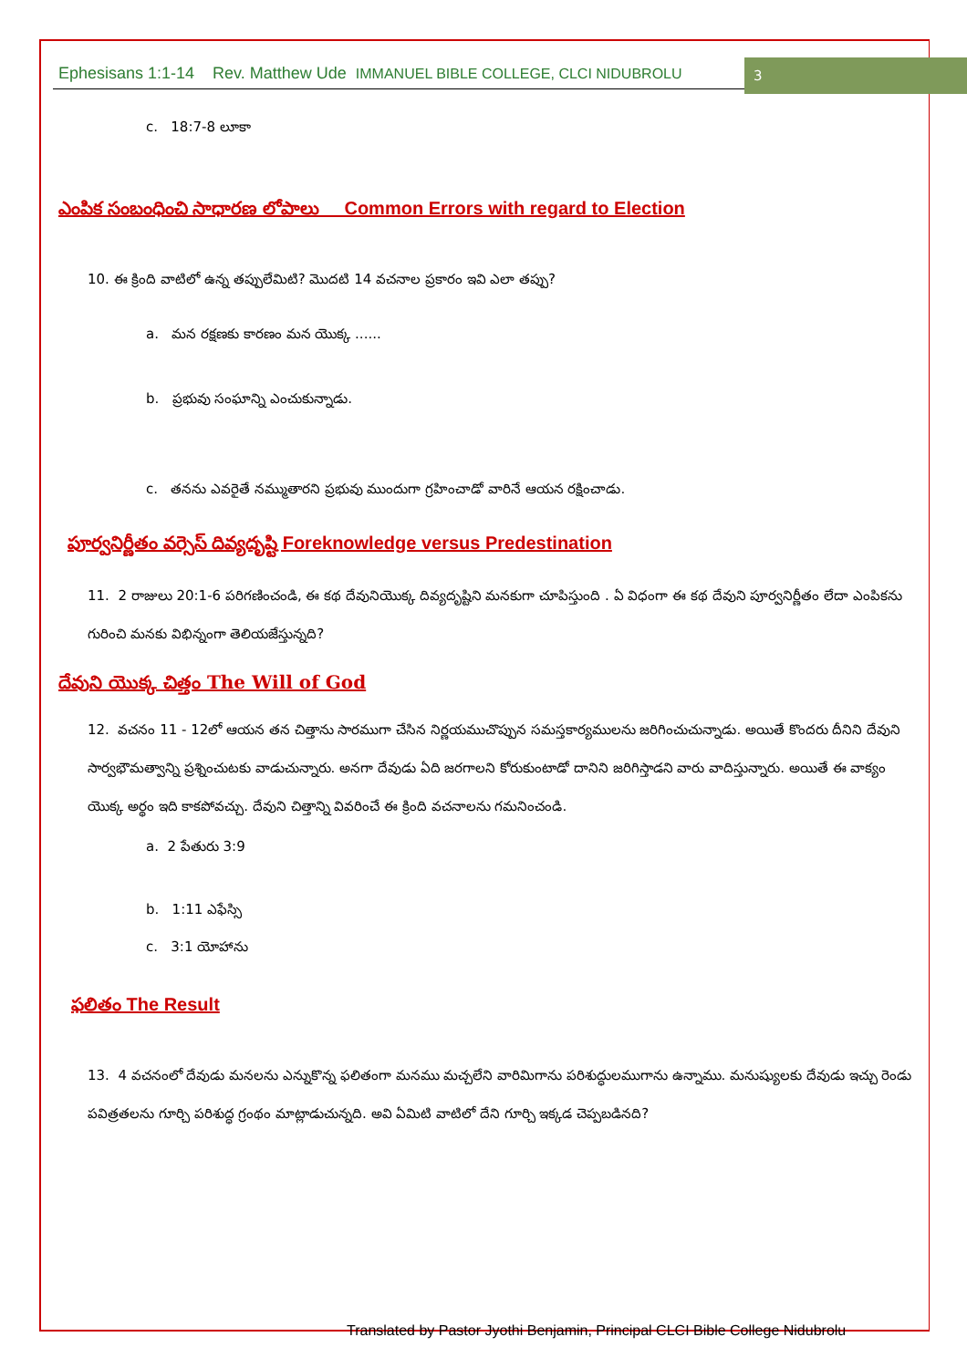Ephesisans 1:1-14 Rev. Matthew Ude IMMANUEL BIBLE COLLEGE, CLCI NIDUBROLU
3
c. 18:7-8 లూకా
ఎంపిక సంబంధించి సాధారణ లోపాలు Common Errors with regard to Election
10. ఈ క్రింది వాటిలో ఉన్న తప్పులేమిటి? మొదటి 14 వచనాల ప్రకారం ఇవి ఎలా తప్పు?
a. మన రక్షణకు కారణం మన యొక్క ......
b. ప్రభువు సంఘాన్ని ఎంచుకున్నాడు.
c. తనను ఎవరైతే నమ్ముతారని ప్రభువు ముందుగా గ్రహించాడో వారినే ఆయన రక్షించాడు.
పూర్వనిర్ణీతం వర్సెస్ దివ్యదృష్టి Foreknowledge versus Predestination
11. 2 రాజులు 20:1-6 పరిగణించండి, ఈ కథ దేవునియొక్క దివ్యదృష్టిని మనకుగా చూపిస్తుంది . ఏ విధంగా ఈ కథ దేవుని పూర్వనిర్ణీతం లేదా ఎంపికను గురించి మనకు విభిన్నంగా తెలియజేస్తున్నది?
దేవుని యొక్క చిత్తం The Will of God
12. వచనం 11 - 12లో ఆయన తన చిత్తాను సారముగా చేసిన నిర్ణయముచొప్పున సమస్తకార్యములను జరిగించుచున్నాడు. అయితే కొందరు దీనిని దేవుని సార్వభౌమత్వాన్ని ప్రశ్నించుటకు వాడుచున్నారు. అనగా దేవుడు ఏది జరగాలని కోరుకుంటాడో దానిని జరిగిస్తాడని వారు వాదిస్తున్నారు. అయితే ఈ వాక్యం యొక్క అర్థం ఇది కాకపోవచ్చు. దేవుని చిత్తాన్ని వివరించే ఈ క్రింది వచనాలను గమనించండి.
a. 2 పేతురు 3:9
b. 1:11 ఎఫేస్సి
c. 3:1 యోహాను
ఫలితం The Result
13. 4 వచనంలో దేవుడు మనలను ఎన్నుకొన్న ఫలితంగా మనము మచ్చలేని వారిమిగాను పరిశుద్ధులముగాను ఉన్నాము. మనుష్యులకు దేవుడు ఇచ్చు రెండు పవిత్రతలను గూర్చి పరిశుద్ధ గ్రంథం మాట్లాడుచున్నది. అవి ఏమిటి వాటిలో దేని గూర్చి ఇక్కడ చెప్పబడినది?
Translated by Pastor Jyothi Benjamin, Principal CLCI Bible College Nidubrolu